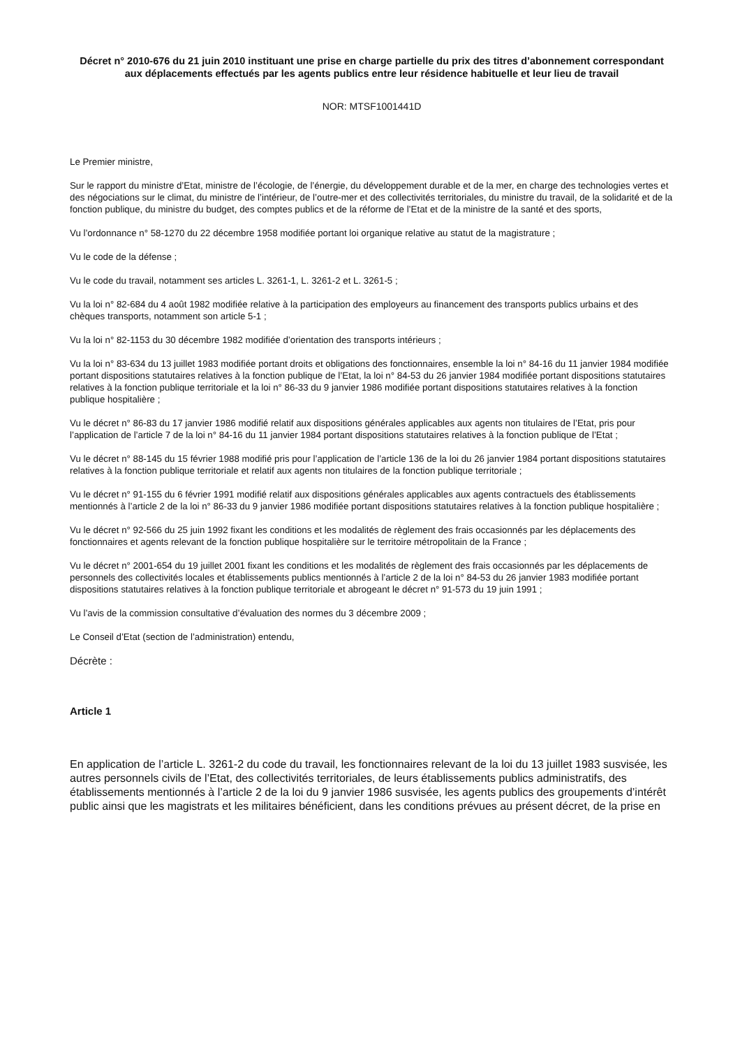Décret n° 2010-676 du 21 juin 2010 instituant une prise en charge partielle du prix des titres d’abonnement correspondant aux déplacements effectués par les agents publics entre leur résidence habituelle et leur lieu de travail
NOR: MTSF1001441D
Le Premier ministre,
Sur le rapport du ministre d’Etat, ministre de l’écologie, de l’énergie, du développement durable et de la mer, en charge des technologies vertes et des négociations sur le climat, du ministre de l’intérieur, de l’outre-mer et des collectivités territoriales, du ministre du travail, de la solidarité et de la fonction publique, du ministre du budget, des comptes publics et de la réforme de l’Etat et de la ministre de la santé et des sports,
Vu l’ordonnance n° 58-1270 du 22 décembre 1958 modifiée portant loi organique relative au statut de la magistrature ;
Vu le code de la défense ;
Vu le code du travail, notamment ses articles L. 3261-1, L. 3261-2 et L. 3261-5 ;
Vu la loi n° 82-684 du 4 août 1982 modifiée relative à la participation des employeurs au financement des transports publics urbains et des chèques transports, notamment son article 5-1 ;
Vu la loi n° 82-1153 du 30 décembre 1982 modifiée d’orientation des transports intérieurs ;
Vu la loi n° 83-634 du 13 juillet 1983 modifiée portant droits et obligations des fonctionnaires, ensemble la loi n° 84-16 du 11 janvier 1984 modifiée portant dispositions statutaires relatives à la fonction publique de l’Etat, la loi n° 84-53 du 26 janvier 1984 modifiée portant dispositions statutaires relatives à la fonction publique territoriale et la loi n° 86-33 du 9 janvier 1986 modifiée portant dispositions statutaires relatives à la fonction publique hospitalière ;
Vu le décret n° 86-83 du 17 janvier 1986 modifié relatif aux dispositions générales applicables aux agents non titulaires de l’Etat, pris pour l’application de l’article 7 de la loi n° 84-16 du 11 janvier 1984 portant dispositions statutaires relatives à la fonction publique de l’Etat ;
Vu le décret n° 88-145 du 15 février 1988 modifié pris pour l’application de l’article 136 de la loi du 26 janvier 1984 portant dispositions statutaires relatives à la fonction publique territoriale et relatif aux agents non titulaires de la fonction publique territoriale ;
Vu le décret n° 91-155 du 6 février 1991 modifié relatif aux dispositions générales applicables aux agents contractuels des établissements mentionnés à l’article 2 de la loi n° 86-33 du 9 janvier 1986 modifiée portant dispositions statutaires relatives à la fonction publique hospitalière ;
Vu le décret n° 92-566 du 25 juin 1992 fixant les conditions et les modalités de règlement des frais occasionnés par les déplacements des fonctionnaires et agents relevant de la fonction publique hospitalière sur le territoire métropolitain de la France ;
Vu le décret n° 2001-654 du 19 juillet 2001 fixant les conditions et les modalités de règlement des frais occasionnés par les déplacements de personnels des collectivités locales et établissements publics mentionnés à l’article 2 de la loi n° 84-53 du 26 janvier 1983 modifiée portant dispositions statutaires relatives à la fonction publique territoriale et abrogeant le décret n° 91-573 du 19 juin 1991 ;
Vu l’avis de la commission consultative d’évaluation des normes du 3 décembre 2009 ;
Le Conseil d’Etat (section de l’administration) entendu,
Décrète :
Article 1
En application de l’article L. 3261-2 du code du travail, les fonctionnaires relevant de la loi du 13 juillet 1983 susvisée, les autres personnels civils de l’Etat, des collectivités territoriales, de leurs établissements publics administratifs, des établissements mentionnés à l’article 2 de la loi du 9 janvier 1986 susvisée, les agents publics des groupements d’intérêt public ainsi que les magistrats et les militaires bénéficient, dans les conditions prévues au présent décret, de la prise en